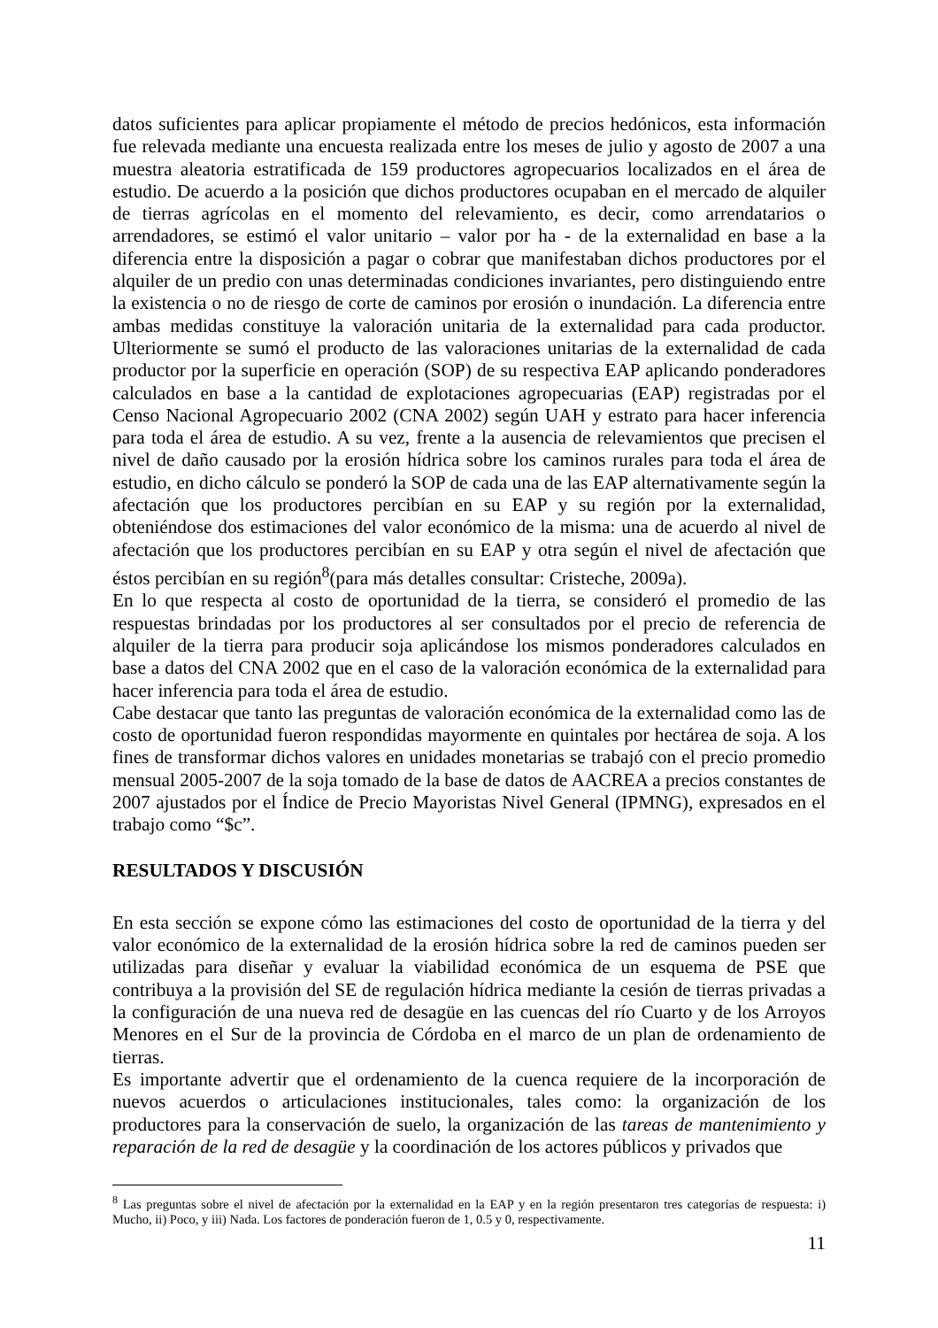datos suficientes para aplicar propiamente el método de precios hedónicos, esta información fue relevada mediante una encuesta realizada entre los meses de julio y agosto de 2007 a una muestra aleatoria estratificada de 159 productores agropecuarios localizados en el área de estudio. De acuerdo a la posición que dichos productores ocupaban en el mercado de alquiler de tierras agrícolas en el momento del relevamiento, es decir, como arrendatarios o arrendadores, se estimó el valor unitario – valor por ha - de la externalidad en base a la diferencia entre la disposición a pagar o cobrar que manifestaban dichos productores por el alquiler de un predio con unas determinadas condiciones invariantes, pero distinguiendo entre la existencia o no de riesgo de corte de caminos por erosión o inundación. La diferencia entre ambas medidas constituye la valoración unitaria de la externalidad para cada productor. Ulteriormente se sumó el producto de las valoraciones unitarias de la externalidad de cada productor por la superficie en operación (SOP) de su respectiva EAP aplicando ponderadores calculados en base a la cantidad de explotaciones agropecuarias (EAP) registradas por el Censo Nacional Agropecuario 2002 (CNA 2002) según UAH y estrato para hacer inferencia para toda el área de estudio. A su vez, frente a la ausencia de relevamientos que precisen el nivel de daño causado por la erosión hídrica sobre los caminos rurales para toda el área de estudio, en dicho cálculo se ponderó la SOP de cada una de las EAP alternativamente según la afectación que los productores percibían en su EAP y su región por la externalidad, obteniéndose dos estimaciones del valor económico de la misma: una de acuerdo al nivel de afectación que los productores percibían en su EAP y otra según el nivel de afectación que éstos percibían en su región<sup>8</sup>(para más detalles consultar: Cristeche, 2009a).
En lo que respecta al costo de oportunidad de la tierra, se consideró el promedio de las respuestas brindadas por los productores al ser consultados por el precio de referencia de alquiler de la tierra para producir soja aplicándose los mismos ponderadores calculados en base a datos del CNA 2002 que en el caso de la valoración económica de la externalidad para hacer inferencia para toda el área de estudio.
Cabe destacar que tanto las preguntas de valoración económica de la externalidad como las de costo de oportunidad fueron respondidas mayormente en quintales por hectárea de soja. A los fines de transformar dichos valores en unidades monetarias se trabajó con el precio promedio mensual 2005-2007 de la soja tomado de la base de datos de AACREA a precios constantes de 2007 ajustados por el Índice de Precio Mayoristas Nivel General (IPMNG), expresados en el trabajo como “$c”.
RESULTADOS Y DISCUSIÓN
En esta sección se expone cómo las estimaciones del costo de oportunidad de la tierra y del valor económico de la externalidad de la erosión hídrica sobre la red de caminos pueden ser utilizadas para diseñar y evaluar la viabilidad económica de un esquema de PSE que contribuya a la provisión del SE de regulación hídrica mediante la cesión de tierras privadas a la configuración de una nueva red de desagüe en las cuencas del río Cuarto y de los Arroyos Menores en el Sur de la provincia de Córdoba en el marco de un plan de ordenamiento de tierras.
Es importante advertir que el ordenamiento de la cuenca requiere de la incorporación de nuevos acuerdos o articulaciones institucionales, tales como: la organización de los productores para la conservación de suelo, la organización de las tareas de mantenimiento y reparación de la red de desagüe y la coordinación de los actores públicos y privados que
<sup>8</sup> Las preguntas sobre el nivel de afectación por la externalidad en la EAP y en la región presentaron tres categorías de respuesta: i) Mucho, ii) Poco, y iii) Nada. Los factores de ponderación fueron de 1, 0.5 y 0, respectivamente.
11